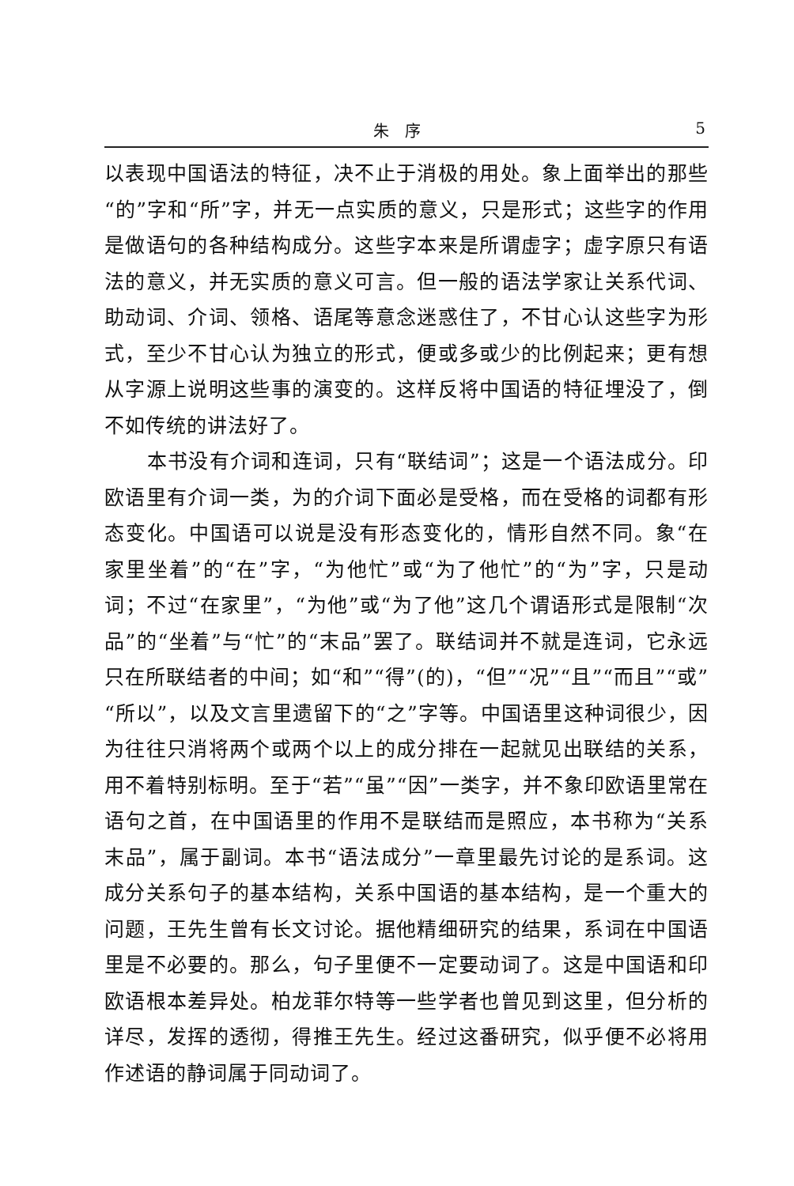朱　序 5
以表现中国语法的特征，决不止于消极的用处。象上面举出的那些“的”字和“所”字，并无一点实质的意义，只是形式；这些字的作用是做语句的各种结构成分。这些字本来是所谓虚字；虚字原只有语法的意义，并无实质的意义可言。但一般的语法学家让关系代词、助动词、介词、领格、语尾等意念迷惑住了，不甘心认这些字为形式，至少不甘心认为独立的形式，便或多或少的比例起来；更有想从字源上说明这些事的演变的。这样反将中国语的特征埋没了，倒不如传统的讲法好了。
本书没有介词和连词，只有“联结词”；这是一个语法成分。印欧语里有介词一类，为的介词下面必是受格，而在受格的词都有形态变化。中国语可以说是没有形态变化的，情形自然不同。象“在家里坐着”的“在”字，“为他忙”或“为了他忙”的“为”字，只是动词；不过“在家里”，“为他”或“为了他”这几个谓语形式是限制“次品”的“坐着”与“忙”的“末品”罢了。联结词并不就是连词，它永远只在所联结者的中间；如“和”“得”(的)，“但”“况”“且”“而且”“或”“所以”，以及文言里遗留下的“之”字等。中国语里这种词很少，因为往往只消将两个或两个以上的成分排在一起就见出联结的关系，用不着特别标明。至于“若”“虽”“因”一类字，并不象印欧语里常在语句之首，在中国语里的作用不是联结而是照应，本书称为“关系末品”，属于副词。本书“语法成分”一章里最先讨论的是系词。这成分关系句子的基本结构，关系中国语的基本结构，是一个重大的问题，王先生曾有长文讨论。据他精细研究的结果，系词在中国语里是不必要的。那么，句子里便不一定要动词了。这是中国语和印欧语根本差异处。柏龙菲尔特等一些学者也曾见到这里，但分析的详尽，发挥的透彻，得推王先生。经过这番研究，似乎便不必将用作述语的静词属于同动词了。